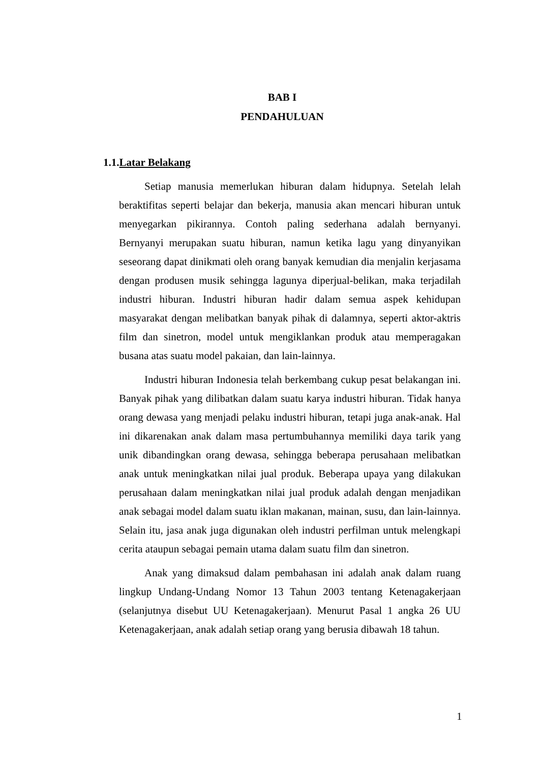BAB I
PENDAHULUAN
1.1.Latar Belakang
Setiap manusia memerlukan hiburan dalam hidupnya. Setelah lelah beraktifitas seperti belajar dan bekerja, manusia akan mencari hiburan untuk menyegarkan pikirannya. Contoh paling sederhana adalah bernyanyi. Bernyanyi merupakan suatu hiburan, namun ketika lagu yang dinyanyikan seseorang dapat dinikmati oleh orang banyak kemudian dia menjalin kerjasama dengan produsen musik sehingga lagunya diperjual-belikan, maka terjadilah industri hiburan. Industri hiburan hadir dalam semua aspek kehidupan masyarakat dengan melibatkan banyak pihak di dalamnya, seperti aktor-aktris film dan sinetron, model untuk mengiklankan produk atau memperagakan busana atas suatu model pakaian, dan lain-lainnya.
Industri hiburan Indonesia telah berkembang cukup pesat belakangan ini. Banyak pihak yang dilibatkan dalam suatu karya industri hiburan. Tidak hanya orang dewasa yang menjadi pelaku industri hiburan, tetapi juga anak-anak. Hal ini dikarenakan anak dalam masa pertumbuhannya memiliki daya tarik yang unik dibandingkan orang dewasa, sehingga beberapa perusahaan melibatkan anak untuk meningkatkan nilai jual produk. Beberapa upaya yang dilakukan perusahaan dalam meningkatkan nilai jual produk adalah dengan menjadikan anak sebagai model dalam suatu iklan makanan, mainan, susu, dan lain-lainnya. Selain itu, jasa anak juga digunakan oleh industri perfilman untuk melengkapi cerita ataupun sebagai pemain utama dalam suatu film dan sinetron.
Anak yang dimaksud dalam pembahasan ini adalah anak dalam ruang lingkup Undang-Undang Nomor 13 Tahun 2003 tentang Ketenagakerjaan (selanjutnya disebut UU Ketenagakerjaan). Menurut Pasal 1 angka 26 UU Ketenagakerjaan, anak adalah setiap orang yang berusia dibawah 18 tahun.
1